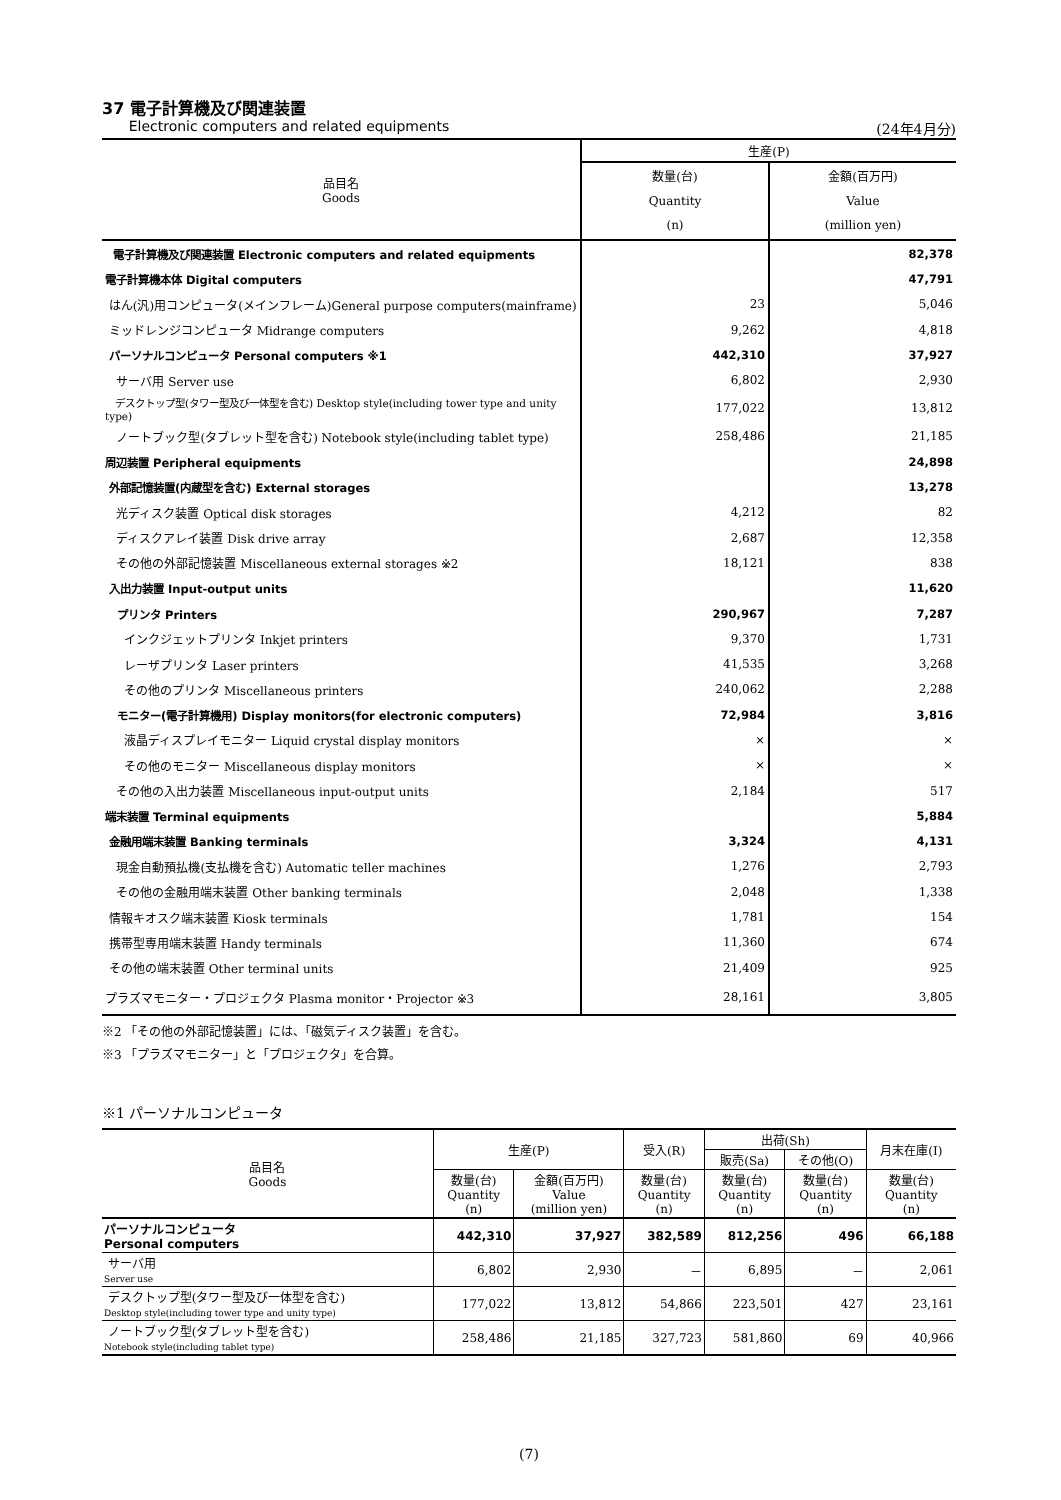37 電子計算機及び関連装置
Electronic computers and related equipments (24年4月分)
| 品目名 Goods | 生産(P) | |
| --- | --- | --- |
| | 数量(台) Quantity (n) | 金額(百万円) Value (million yen) |
| 電子計算機及び関連装置 Electronic computers and related equipments | | 82,378 |
| 電子計算機本体 Digital computers | | 47,791 |
| はん(汎)用コンピュータ(メインフレーム)General purpose computers(mainframe) | 23 | 5,046 |
| ミッドレンジコンピュータ Midrange computers | 9,262 | 4,818 |
| パーソナルコンピュータ Personal computers ※1 | 442,310 | 37,927 |
| サーバ用 Server use | 6,802 | 2,930 |
| デスクトップ型(タワー型及び一体型を含む) Desktop style(including tower type and unity type) | 177,022 | 13,812 |
| ノートブック型(タブレット型を含む) Notebook style(including tablet type) | 258,486 | 21,185 |
| 周辺装置 Peripheral equipments | | 24,898 |
| 外部記憶装置(内蔵型を含む) External storages | | 13,278 |
| 光ディスク装置 Optical disk storages | 4,212 | 82 |
| ディスクアレイ装置 Disk drive array | 2,687 | 12,358 |
| その他の外部記憶装置 Miscellaneous external storages ※2 | 18,121 | 838 |
| 入出力装置 Input-output units | | 11,620 |
| プリンタ Printers | 290,967 | 7,287 |
| インクジェットプリンタ Inkjet printers | 9,370 | 1,731 |
| レーザプリンタ Laser printers | 41,535 | 3,268 |
| その他のプリンタ Miscellaneous printers | 240,062 | 2,288 |
| モニター(電子計算機用) Display monitors(for electronic computers) | 72,984 | 3,816 |
| 液晶ディスプレイモニター Liquid crystal display monitors | × | × |
| その他のモニター Miscellaneous display monitors | × | × |
| その他の入出力装置 Miscellaneous input-output units | 2,184 | 517 |
| 端末装置 Terminal equipments | | 5,884 |
| 金融用端末装置 Banking terminals | 3,324 | 4,131 |
| 現金自動預払機(支払機を含む) Automatic teller machines | 1,276 | 2,793 |
| その他の金融用端末装置 Other banking terminals | 2,048 | 1,338 |
| 情報キオスク端末装置 Kiosk terminals | 1,781 | 154 |
| 携帯型専用端末装置 Handy terminals | 11,360 | 674 |
| その他の端末装置 Other terminal units | 21,409 | 925 |
| プラズマモニター・プロジェクタ Plasma monitor・Projector ※3 | 28,161 | 3,805 |
※2 「その他の外部記憶装置」には、「磁気ディスク装置」を含む。
※3 「プラズマモニター」と「プロジェクタ」を合算。
※1 パーソナルコンピュータ
| 品目名 Goods | 生産(P) | | 受入(R) | 出荷(Sh) | | 月末在庫(I) |
| --- | --- | --- | --- | --- | --- | --- |
| | | | | 販売(Sa) | その他(O) | |
| | 数量(台) Quantity (n) | 金額(百万円) Value (million yen) | 数量(台) Quantity (n) | 数量(台) Quantity (n) | 数量(台) Quantity (n) | 数量(台) Quantity (n) |
| パーソナルコンピュータ Personal computers | 442,310 | 37,927 | 382,589 | 812,256 | 496 | 66,188 |
| サーバ用 Server use | 6,802 | 2,930 | － | 6,895 | － | 2,061 |
| デスクトップ型(タワー型及び一体型を含む) Desktop style(including tower type and unity type) | 177,022 | 13,812 | 54,866 | 223,501 | 427 | 23,161 |
| ノートブック型(タブレット型を含む) Notebook style(including tablet type) | 258,486 | 21,185 | 327,723 | 581,860 | 69 | 40,966 |
(7)